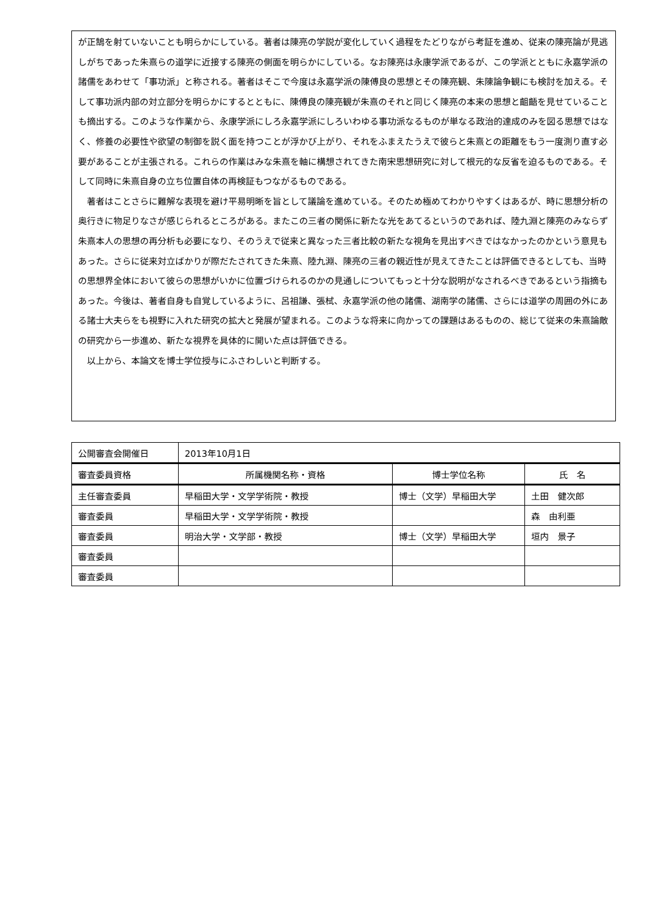が正鵠を射ていないことも明らかにしている。著者は陳亮の学説が変化していく過程をたどりながら考証を進め、従来の陳亮論が見逃しがちであった朱熹らの道学に近接する陳亮の側面を明らかにしている。なお陳亮は永康学派であるが、この学派とともに永嘉学派の諸儒をあわせて「事功派」と称される。著者はそこで今度は永嘉学派の陳傅良の思想とその陳亮観、朱陳論争観にも検討を加える。そして事功派内部の対立部分を明らかにするとともに、陳傅良の陳亮観が朱熹のそれと同じく陳亮の本来の思想と齟齬を見せていることも摘出する。このような作業から、永康学派にしろ永嘉学派にしろいわゆる事功派なるものが単なる政治的達成のみを図る思想ではなく、修養の必要性や欲望の制御を説く面を持つことが浮かび上がり、それをふまえたうえで彼らと朱熹との距離をもう一度測り直す必要があることが主張される。これらの作業はみな朱熹を軸に構想されてきた南宋思想研究に対して根元的な反省を迫るものである。そして同時に朱熹自身の立ち位置自体の再検証もつながるものである。
　著者はことさらに難解な表現を避け平易明晰を旨として議論を進めている。そのため極めてわかりやすくはあるが、時に思想分析の奥行きに物足りなさが感じられるところがある。またこの三者の関係に新たな光をあてるというのであれば、陸九淵と陳亮のみならず朱熹本人の思想の再分析も必要になり、そのうえで従来と異なった三者比較の新たな視角を見出すべきではなかったのかという意見もあった。さらに従来対立ばかりが際だたされてきた朱熹、陸九淵、陳亮の三者の親近性が見えてきたことは評価できるとしても、当時の思想界全体において彼らの思想がいかに位置づけられるのかの見通しについてもっと十分な説明がなされるべきであるという指摘もあった。今後は、著者自身も自覚しているように、呂祖謙、張栻、永嘉学派の他の諸儒、湖南学の諸儒、さらには道学の周囲の外にある諸士大夫らをも視野に入れた研究の拡大と発展が望まれる。このような将来に向かっての課題はあるものの、総じて従来の朱熹論敵の研究から一歩進め、新たな視界を具体的に開いた点は評価できる。
　以上から、本論文を博士学位授与にふさわしいと判断する。
| 公開審査会開催日 | 2013年10月1日 | | |
| 審査委員資格 | 所属機関名称・資格 | 博士学位名称 | 氏 名 |
| 主任審査委員 | 早稲田大学・文学学術院・教授 | 博士（文学）早稲田大学 | 土田 健次郎 |
| 審査委員 | 早稲田大学・文学学術院・教授 | | 森 由利亜 |
| 審査委員 | 明治大学・文学部・教授 | 博士（文学）早稲田大学 | 垣内 景子 |
| 審査委員 | | | |
| 審査委員 | | | |